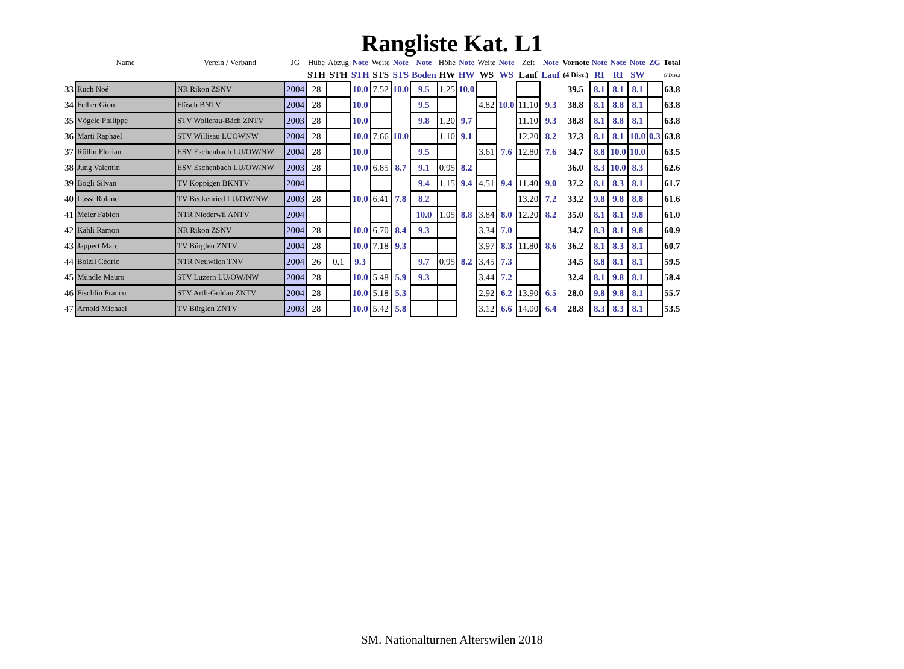Rangliste Kat. L1
| | Name | Verein / Verband | JG | Hübe | Abzug | Note | Weite | Note | Note | Höhe | Note | Weite | Note | Zeit | Note | Vornote | Note | Note | Note | ZG | Total |
| --- | --- | --- | --- | --- | --- | --- | --- | --- | --- | --- | --- | --- | --- | --- | --- | --- | --- | --- | --- | --- | --- |
| | | | | STH | STH | STH | STS | STS | Boden | HW | HW | WS | WS | Lauf | Lauf | (4 Disz.) | RI | RI | SW | | (7 Disz.) |
| 33 | Ruch Noé | NR Rikon ZSNV | 2004 | 28 | | 10.0 | 7.52 | 10.0 | 9.5 | 1.25 | 10.0 | | | | | 39.5 | 8.1 | 8.1 | 8.1 | | 63.8 |
| 34 | Felber Gion | Fläsch BNTV | 2004 | 28 | | 10.0 | | | 9.5 | | | 4.82 | 10.0 | 11.10 | 9.3 | 38.8 | 8.1 | 8.8 | 8.1 | | 63.8 |
| 35 | Vögele Philippe | STV Wollerau-Bäch ZNTV | 2003 | 28 | | 10.0 | | | 9.8 | 1.20 | 9.7 | | | 11.10 | 9.3 | 38.8 | 8.1 | 8.8 | 8.1 | | 63.8 |
| 36 | Marti Raphael | STV Willisau LUOWNW | 2004 | 28 | | 10.0 | 7.66 | 10.0 | | 1.10 | 9.1 | | | 12.20 | 8.2 | 37.3 | 8.1 | 8.1 | 10.0 | 0.3 | 63.8 |
| 37 | Röllin Florian | ESV Eschenbach LU/OW/NW | 2004 | 28 | | 10.0 | | | 9.5 | | | 3.61 | 7.6 | 12.80 | 7.6 | 34.7 | 8.8 | 10.0 | 10.0 | | 63.5 |
| 38 | Jung Valentin | ESV Eschenbach LU/OW/NW | 2003 | 28 | | 10.0 | 6.85 | 8.7 | 9.1 | 0.95 | 8.2 | | | | | 36.0 | 8.3 | 10.0 | 8.3 | | 62.6 |
| 39 | Bögli Silvan | TV Koppigen BKNTV | 2004 | | | | | | 9.4 | 1.15 | 9.4 | 4.51 | 9.4 | 11.40 | 9.0 | 37.2 | 8.1 | 8.3 | 8.1 | | 61.7 |
| 40 | Lussi Roland | TV Beckenried LU/OW/NW | 2003 | 28 | | 10.0 | 6.41 | 7.8 | 8.2 | | | | | 13.20 | 7.2 | 33.2 | 9.8 | 9.8 | 8.8 | | 61.6 |
| 41 | Meier Fabien | NTR Niederwil ANTV | 2004 | | | | | | 10.0 | 1.05 | 8.8 | 3.84 | 8.0 | 12.20 | 8.2 | 35.0 | 8.1 | 8.1 | 9.8 | | 61.0 |
| 42 | Kähli Ramon | NR Rikon ZSNV | 2004 | 28 | | 10.0 | 6.70 | 8.4 | 9.3 | | | 3.34 | 7.0 | | | 34.7 | 8.3 | 8.1 | 9.8 | | 60.9 |
| 43 | Jappert Marc | TV Bürglen ZNTV | 2004 | 28 | | 10.0 | 7.18 | 9.3 | | | | 3.97 | 8.3 | 11.80 | 8.6 | 36.2 | 8.1 | 8.3 | 8.1 | | 60.7 |
| 44 | Bolzli Cédric | NTR Neuwilen TNV | 2004 | 26 | 0.1 | 9.3 | | | 9.7 | 0.95 | 8.2 | 3.45 | 7.3 | | | 34.5 | 8.8 | 8.1 | 8.1 | | 59.5 |
| 45 | Mündle Mauro | STV Luzern LU/OW/NW | 2004 | 28 | | 10.0 | 5.48 | 5.9 | 9.3 | | | 3.44 | 7.2 | | | 32.4 | 8.1 | 9.8 | 8.1 | | 58.4 |
| 46 | Fischlin Franco | STV Arth-Goldau ZNTV | 2004 | 28 | | 10.0 | 5.18 | 5.3 | | | | 2.92 | 6.2 | 13.90 | 6.5 | 28.0 | 9.8 | 9.8 | 8.1 | | 55.7 |
| 47 | Arnold Michael | TV Bürglen ZNTV | 2003 | 28 | | 10.0 | 5.42 | 5.8 | | | | 3.12 | 6.6 | 14.00 | 6.4 | 28.8 | 8.3 | 8.3 | 8.1 | | 53.5 |
SM. Nationalturnen Alterswilen 2018